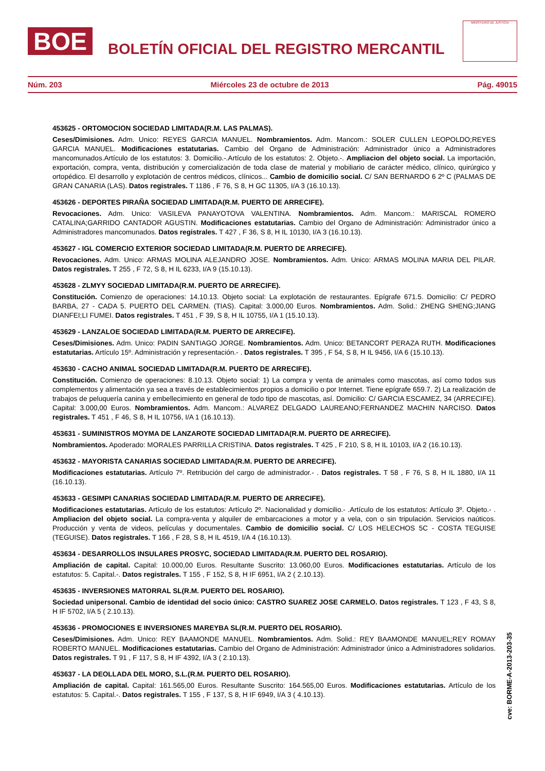BOE
BOLETÍN OFICIAL DEL REGISTRO MERCANTIL
MINISTERIO DE JUSTICIA
Núm. 203 Miércoles 23 de octubre de 2013 Pág. 49015
453625 - ORTOMOCION SOCIEDAD LIMITADA(R.M. LAS PALMAS).
Ceses/Dimisiones. Adm. Unico: REYES GARCIA MANUEL. Nombramientos. Adm. Mancom.: SOLER CULLEN LEOPOLDO;REYES GARCIA MANUEL. Modificaciones estatutarias. Cambio del Organo de Administración: Administrador único a Administradores mancomunados.Artículo de los estatutos: 3. Domicilio.-.Artículo de los estatutos: 2. Objeto.-. Ampliacion del objeto social. La importación, exportación, compra, venta, distribución y comercialización de toda clase de material y mobiliario de carácter médico, clínico, quirúrgico y ortopédico. El desarrollo y explotación de centros médicos, clínicos... Cambio de domicilio social. C/ SAN BERNARDO 6 2º C (PALMAS DE GRAN CANARIA (LAS). Datos registrales. T 1186 , F 76, S 8, H GC 11305, I/A 3 (16.10.13).
453626 - DEPORTES PIRAÑA SOCIEDAD LIMITADA(R.M. PUERTO DE ARRECIFE).
Revocaciones. Adm. Unico: VASILEVA PANAYOTOVA VALENTINA. Nombramientos. Adm. Mancom.: MARISCAL ROMERO CATALINA;GARRIDO CANTADOR AGUSTIN. Modificaciones estatutarias. Cambio del Organo de Administración: Administrador único a Administradores mancomunados. Datos registrales. T 427 , F 36, S 8, H IL 10130, I/A 3 (16.10.13).
453627 - IGL COMERCIO EXTERIOR SOCIEDAD LIMITADA(R.M. PUERTO DE ARRECIFE).
Revocaciones. Adm. Unico: ARMAS MOLINA ALEJANDRO JOSE. Nombramientos. Adm. Unico: ARMAS MOLINA MARIA DEL PILAR. Datos registrales. T 255 , F 72, S 8, H IL 6233, I/A 9 (15.10.13).
453628 - ZLMYY SOCIEDAD LIMITADA(R.M. PUERTO DE ARRECIFE).
Constitución. Comienzo de operaciones: 14.10.13. Objeto social: La explotación de restaurantes. Epígrafe 671.5. Domicilio: C/ PEDRO BARBA, 27 - CADA 5. PUERTO DEL CARMEN. (TIAS). Capital: 3.000,00 Euros. Nombramientos. Adm. Solid.: ZHENG SHENG;JIANG DIANFEI;LI FUMEI. Datos registrales. T 451 , F 39, S 8, H IL 10755, I/A 1 (15.10.13).
453629 - LANZALOE SOCIEDAD LIMITADA(R.M. PUERTO DE ARRECIFE).
Ceses/Dimisiones. Adm. Unico: PADIN SANTIAGO JORGE. Nombramientos. Adm. Unico: BETANCORT PERAZA RUTH. Modificaciones estatutarias. Artículo 15º. Administración y representación.- . Datos registrales. T 395 , F 54, S 8, H IL 9456, I/A 6 (15.10.13).
453630 - CACHO ANIMAL SOCIEDAD LIMITADA(R.M. PUERTO DE ARRECIFE).
Constitución. Comienzo de operaciones: 8.10.13. Objeto social: 1) La compra y venta de animales como mascotas, así como todos sus complementos y alimentación ya sea a través de establecimientos propios a domicilio o por Internet. Tiene epígrafe 659.7. 2) La realización de trabajos de peluquería canina y embellecimiento en general de todo tipo de mascotas, así. Domicilio: C/ GARCIA ESCAMEZ, 34 (ARRECIFE). Capital: 3.000,00 Euros. Nombramientos. Adm. Mancom.: ALVAREZ DELGADO LAUREANO;FERNANDEZ MACHIN NARCISO. Datos registrales. T 451 , F 46, S 8, H IL 10756, I/A 1 (16.10.13).
453631 - SUMINISTROS MOYMA DE LANZAROTE SOCIEDAD LIMITADA(R.M. PUERTO DE ARRECIFE).
Nombramientos. Apoderado: MORALES PARRILLA CRISTINA. Datos registrales. T 425 , F 210, S 8, H IL 10103, I/A 2 (16.10.13).
453632 - MAYORISTA CANARIAS SOCIEDAD LIMITADA(R.M. PUERTO DE ARRECIFE).
Modificaciones estatutarias. Artículo 7º. Retribución del cargo de administrador.- . Datos registrales. T 58 , F 76, S 8, H IL 1880, I/A 11 (16.10.13).
453633 - GESIMPI CANARIAS SOCIEDAD LIMITADA(R.M. PUERTO DE ARRECIFE).
Modificaciones estatutarias. Artículo de los estatutos: Artículo 2º. Nacionalidad y domicilio.- .Artículo de los estatutos: Artículo 3º. Objeto.- . Ampliacion del objeto social. La compra-venta y alquiler de embarcaciones a motor y a vela, con o sin tripulación. Servicios naúticos. Producción y venta de videos, películas y documentales. Cambio de domicilio social. C/ LOS HELECHOS 5C - COSTA TEGUISE (TEGUISE). Datos registrales. T 166 , F 28, S 8, H IL 4519, I/A 4 (16.10.13).
453634 - DESARROLLOS INSULARES PROSYC, SOCIEDAD LIMITADA(R.M. PUERTO DEL ROSARIO).
Ampliación de capital. Capital: 10.000,00 Euros. Resultante Suscrito: 13.060,00 Euros. Modificaciones estatutarias. Artículo de los estatutos: 5. Capital.-. Datos registrales. T 155 , F 152, S 8, H IF 6951, I/A 2 ( 2.10.13).
453635 - INVERSIONES MATORRAL SL(R.M. PUERTO DEL ROSARIO).
Sociedad unipersonal. Cambio de identidad del socio único: CASTRO SUAREZ JOSE CARMELO. Datos registrales. T 123 , F 43, S 8, H IF 5702, I/A 5 ( 2.10.13).
453636 - PROMOCIONES E INVERSIONES MAREYBA SL(R.M. PUERTO DEL ROSARIO).
Ceses/Dimisiones. Adm. Unico: REY BAAMONDE MANUEL. Nombramientos. Adm. Solid.: REY BAAMONDE MANUEL;REY ROMAY ROBERTO MANUEL. Modificaciones estatutarias. Cambio del Organo de Administración: Administrador único a Administradores solidarios. Datos registrales. T 91 , F 117, S 8, H IF 4392, I/A 3 ( 2.10.13).
453637 - LA DEOLLADA DEL MORO, S.L.(R.M. PUERTO DEL ROSARIO).
Ampliación de capital. Capital: 161.565,00 Euros. Resultante Suscrito: 164.565,00 Euros. Modificaciones estatutarias. Artículo de los estatutos: 5. Capital.-. Datos registrales. T 155 , F 137, S 8, H IF 6949, I/A 3 ( 4.10.13).
cve: BORME-A-2013-203-35